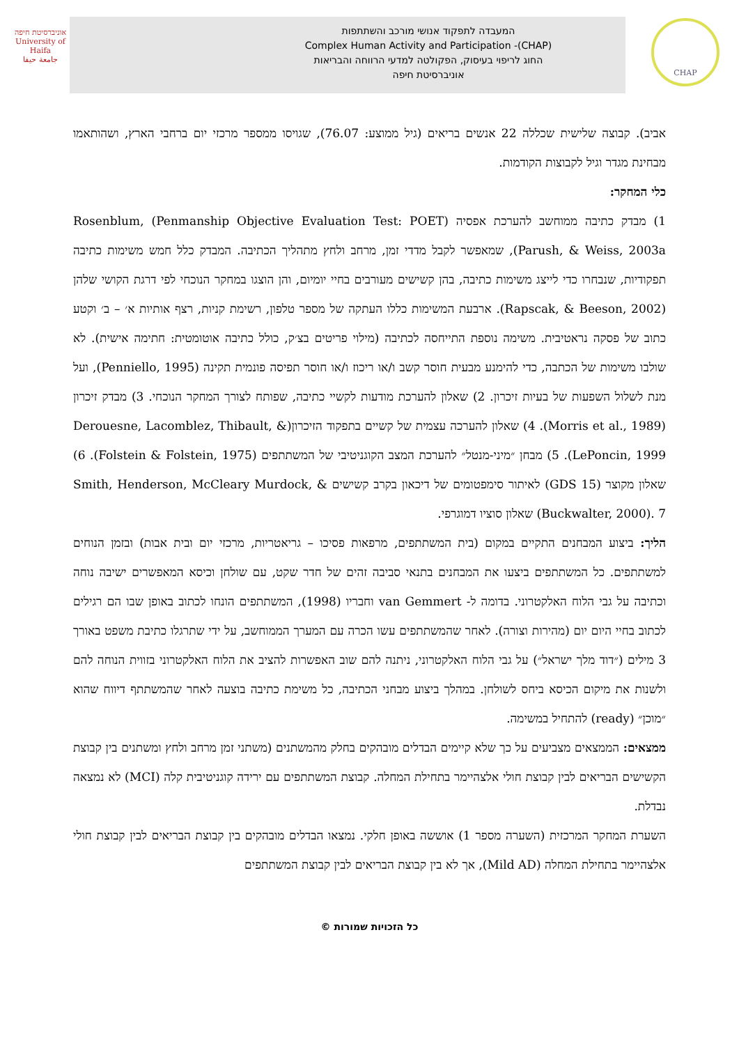אוניברסיטת חיפה
University of Haifa
جامعة حيفا
המעבדה לתפקוד אנושי מורכב והשתתפות
Complex Human Activity and Participation -(CHAP)
החוג לריפוי בעיסוק, הפקולטה למדעי הרווחה והבריאות
אוניברסיטת חיפה
CHAP
אביב). קבוצה שלישית שכללה 22 אנשים בריאים (גיל ממוצע: 76.07), שגויסו ממספר מרכזי יום ברחבי הארץ, ושהותאמו מבחינת מגדר וגיל לקבוצות הקודמות.
כלי המחקר:
1) מבדק כתיבה ממוחשב להערכת אפסיה (Penmanship Objective Evaluation Test: POET) Rosenblum, Parush, & Weiss, 2003a), שמאפשר לקבל מדדי זמן, מרחב ולחץ מתהליך הכתיבה. המבדק כלל חמש משימות כתיבה תפקודיות, שנבחרו כדי לייצג משימות כתיבה, בהן קשישים מעורבים בחיי יומיום, והן הוצגו במחקר הנוכחי לפי דרגת הקושי שלהן (Rapscak, & Beeson, 2002). ארבעת המשימות כללו העתקה של מספר טלפון, רשימת קניות, רצף אותיות א׳ – ב׳ וקטע כתוב של פסקה נראטיבית. משימה נוספת התייחסה לכתיבה (מילוי פריטים בצ׳ק, כולל כתיבה אוטומטית: חתימה אישית). לא שולבו משימות של הכתבה, כדי להימנע מבעית חוסר קשב ו/או ריכוז ו/או חוסר תפיסה פונמית תקינה (Penniello, 1995), ועל מנת לשלול השפעות של בעיות זיכרון. 2) שאלון להערכת מודעות לקשיי כתיבה, שפותח לצורך המחקר הנוכחי. 3) מבדק זיכרון (Morris et al., 1989). 4) שאלון להערכה עצמית של קשיים בתפקוד הזיכרון(Derouesne, Lacomblez, Thibault, & LePoncin, 1999). 5) מבחן ״מיני-מנטל״ להערכת המצב הקוגניטיבי של המשתתפים (Folstein & Folstein, 1975). 6) שאלון מקוצר (GDS 15) לאיתור סימפטומים של דיכאון בקרב קשישים Smith, Henderson, McCleary Murdock, & Buckwalter, 2000). 7) שאלון סוציו דמוגרפי.
הליך: ביצוע המבחנים התקיים במקום (בית המשתתפים, מרפאות פסיכו – גריאטריות, מרכזי יום ובית אבות) ובזמן הנוחים למשתתפים. כל המשתתפים ביצעו את המבחנים בתנאי סביבה זהים של חדר שקט, עם שולחן וכיסא המאפשרים ישיבה נוחה וכתיבה על גבי הלוח האלקטרוני. בדומה ל- van Gemmert וחבריו (1998), המשתתפים הונחו לכתוב באופן שבו הם רגילים לכתוב בחיי היום יום (מהירות וצורה). לאחר שהמשתתפים עשו הכרה עם המערך הממוחשב, על ידי שתרגלו כתיבת משפט באורך 3 מילים (״דוד מלך ישראל״) על גבי הלוח האלקטרוני, ניתנה להם שוב האפשרות להציב את הלוח האלקטרוני בזווית הנוחה להם ולשנות את מיקום הכיסא ביחס לשולחן. במהלך ביצוע מבחני הכתיבה, כל משימת כתיבה בוצעה לאחר שהמשתתף דיווח שהוא ״מוכן״ (ready) להתחיל במשימה.
ממצאים: הממצאים מצביעים על כך שלא קיימים הבדלים מובהקים בחלק מהמשתנים (משתני זמן מרחב ולחץ ומשתנים בין קבוצת הקשישים הבריאים לבין קבוצת חולי אלצהיימר בתחילת המחלה. קבוצת המשתתפים עם ירידה קוגניטיבית קלה (MCI) לא נמצאה נבדלת.
השערת המחקר המרכזית (השערה מספר 1) אוששה באופן חלקי. נמצאו הבדלים מובהקים בין קבוצת הבריאים לבין קבוצת חולי אלצהיימר בתחילת המחלה (Mild AD), אך לא בין קבוצת הבריאים לבין קבוצת המשתתפים
כל הזכויות שמורות ©